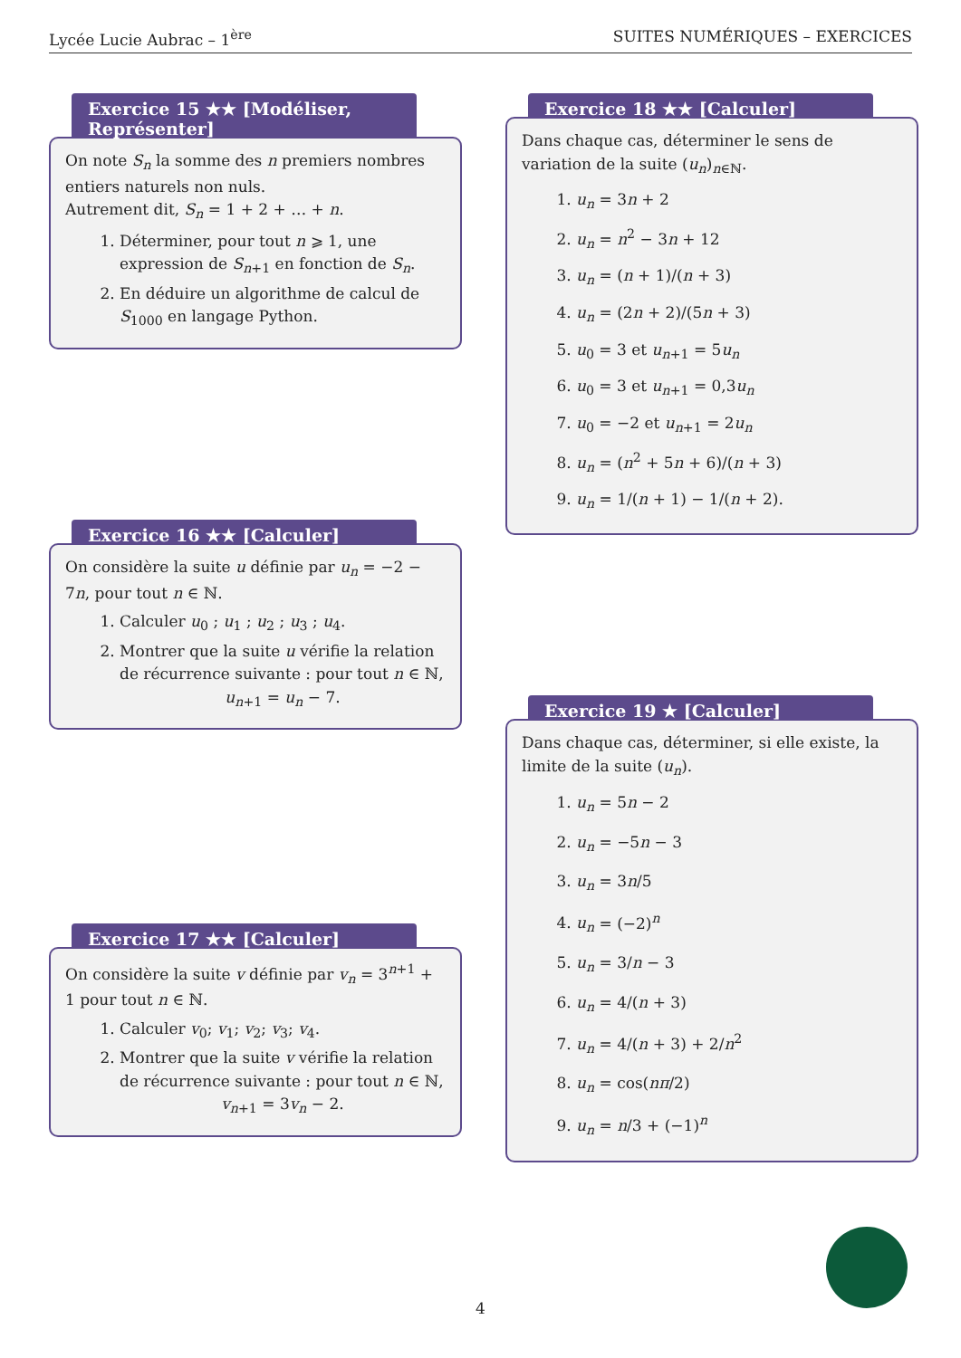Lycée Lucie Aubrac – 1<sup>ère</sup> SUITES NUMÉRIQUES – EXERCICES
Exercice 15 ★★ [Modéliser, Représenter]
On note S<sub>n</sub> la somme des n premiers nombres entiers naturels non nuls.
Autrement dit, S<sub>n</sub> = 1 + 2 + … + n.
1. Déterminer, pour tout n ⩾ 1, une expression de S<sub>n+1</sub> en fonction de S<sub>n</sub>.
2. En déduire un algorithme de calcul de S<sub>1000</sub> en langage Python.
Exercice 16 ★★ [Calculer]
On considère la suite u définie par u<sub>n</sub> = −2 − 7n, pour tout n ∈ ℕ.
1. Calculer u<sub>0</sub> ; u<sub>1</sub> ; u<sub>2</sub> ; u<sub>3</sub> ; u<sub>4</sub>.
2. Montrer que la suite u vérifie la relation de récurrence suivante : pour tout n ∈ ℕ,
u<sub>n+1</sub> = u<sub>n</sub> − 7.
Exercice 17 ★★ [Calculer]
On considère la suite v définie par v<sub>n</sub> = 3<sup>n+1</sup> + 1 pour tout n ∈ ℕ.
1. Calculer v<sub>0</sub>; v<sub>1</sub>; v<sub>2</sub>; v<sub>3</sub>; v<sub>4</sub>.
2. Montrer que la suite v vérifie la relation de récurrence suivante : pour tout n ∈ ℕ,
v<sub>n+1</sub> = 3v<sub>n</sub> − 2.
Exercice 18 ★★ [Calculer]
Dans chaque cas, déterminer le sens de variation de la suite (u<sub>n</sub>)<sub>n∈ℕ</sub>.
1. u<sub>n</sub> = 3n + 2
2. u<sub>n</sub> = n<sup>2</sup> − 3n + 12
3. u<sub>n</sub> = (n + 1)/(n + 3)
4. u<sub>n</sub> = (2n + 2)/(5n + 3)
5. u<sub>0</sub> = 3 et u<sub>n+1</sub> = 5u<sub>n</sub>
6. u<sub>0</sub> = 3 et u<sub>n+1</sub> = 0,3u<sub>n</sub>
7. u<sub>0</sub> = −2 et u<sub>n+1</sub> = 2u<sub>n</sub>
8. u<sub>n</sub> = (n<sup>2</sup> + 5n + 6)/(n + 3)
9. u<sub>n</sub> = 1/(n + 1) − 1/(n + 2).
Exercice 19 ★ [Calculer]
Dans chaque cas, déterminer, si elle existe, la limite de la suite (u<sub>n</sub>).
1. u<sub>n</sub> = 5n − 2
2. u<sub>n</sub> = −5n − 3
3. u<sub>n</sub> = 3n/5
4. u<sub>n</sub> = (−2)<sup>n</sup>
5. u<sub>n</sub> = 3/n − 3
6. u<sub>n</sub> = 4/(n + 3)
7. u<sub>n</sub> = 4/(n + 3) + 2/n<sup>2</sup>
8. u<sub>n</sub> = cos(nπ/2)
9. u<sub>n</sub> = n/3 + (−1)<sup>n</sup>
4